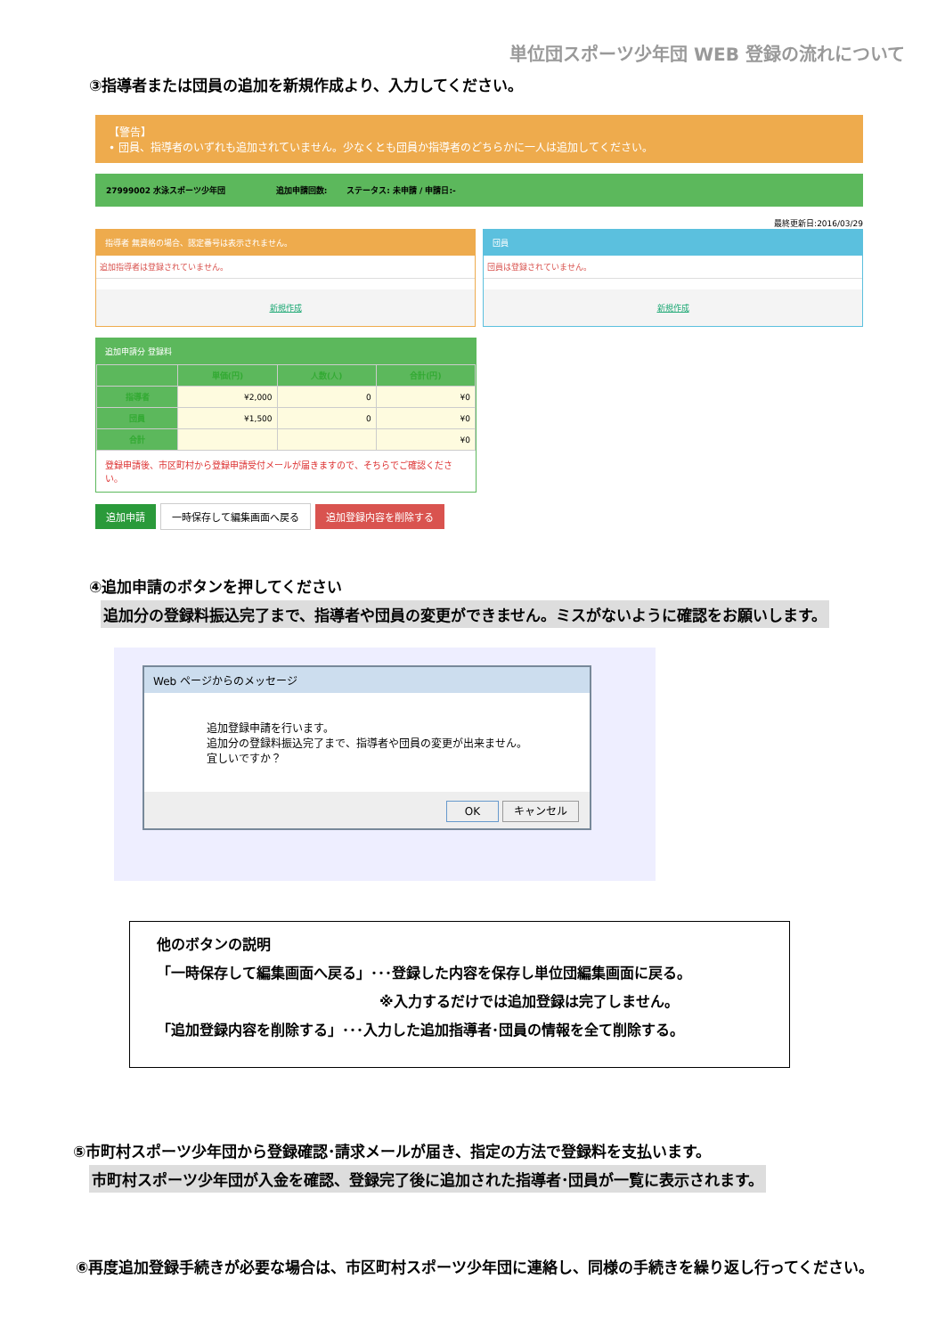単位団スポーツ少年団 WEB 登録の流れについて
③指導者または団員の追加を新規作成より、入力してください。
【警告】
• 団員、指導者のいずれも追加されていません。少なくとも団員か指導者のどちらかに一人は追加してください。
27999002 水泳スポーツ少年団 追加申請回数: ステータス: 未申請 / 申請日:-
最終更新日:2016/03/29
指導者 無資格の場合、認定番号は表示されません。
追加指導者は登録されていません。
新規作成
団員
団員は登録されていません。
新規作成
追加申請分 登録料
| | 単価(円) | 人数(人) | 合計(円) |
| --- | --- | --- | --- |
| 指導者 | ¥2,000 | 0 | ¥0 |
| 団員 | ¥1,500 | 0 | ¥0 |
| 合計 | | | ¥0 |
登録申請後、市区町村から登録申請受付メールが届きますので、そちらでご確認ください。
追加申請 一時保存して編集画面へ戻る 追加登録内容を削除する
④追加申請のボタンを押してください
追加分の登録料振込完了まで、指導者や団員の変更ができません。ミスがないように確認をお願いします。
Web ページからのメッセージ
追加登録申請を行います。
追加分の登録料振込完了まで、指導者や団員の変更が出来ません。
宜しいですか？
OK キャンセル
他のボタンの説明
「一時保存して編集画面へ戻る」･･･登録した内容を保存し単位団編集画面に戻る。
※入力するだけでは追加登録は完了しません。
「追加登録内容を削除する」･･･入力した追加指導者･団員の情報を全て削除する。
⑤市町村スポーツ少年団から登録確認･請求メールが届き、指定の方法で登録料を支払います。
市町村スポーツ少年団が入金を確認、登録完了後に追加された指導者･団員が一覧に表示されます。
⑥再度追加登録手続きが必要な場合は、市区町村スポーツ少年団に連絡し、同様の手続きを繰り返し行ってください。